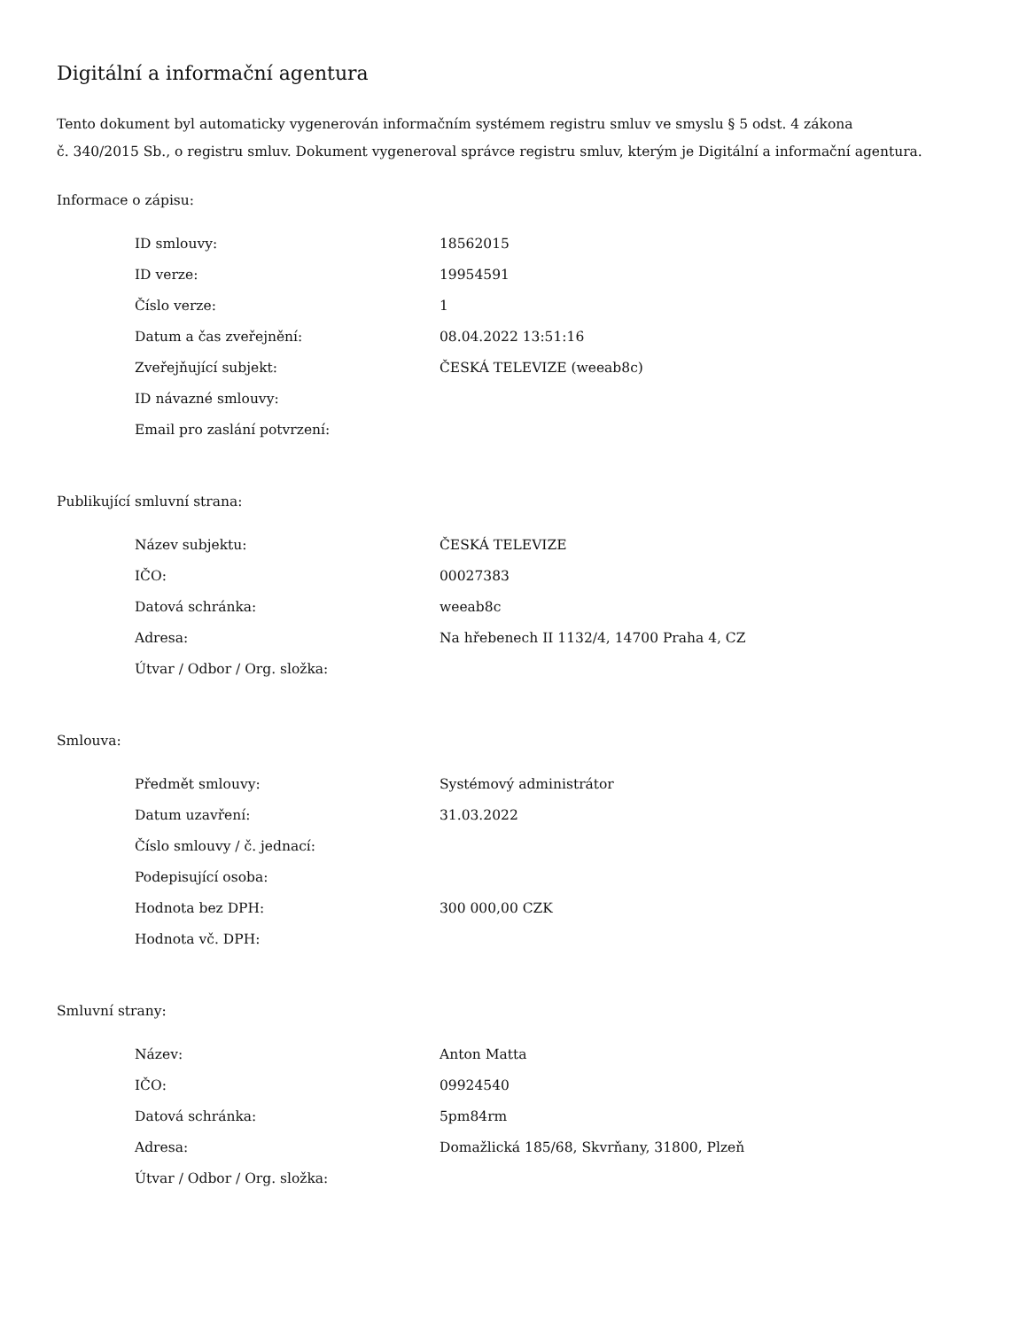Digitální a informační agentura
Tento dokument byl automaticky vygenerován informačním systémem registru smluv ve smyslu § 5 odst. 4 zákona
č. 340/2015 Sb., o registru smluv. Dokument vygeneroval správce registru smluv, kterým je Digitální a informační agentura.
Informace o zápisu:
| ID smlouvy: | 18562015 |
| ID verze: | 19954591 |
| Číslo verze: | 1 |
| Datum a čas zveřejnění: | 08.04.2022 13:51:16 |
| Zveřejňující subjekt: | ČESKÁ TELEVIZE (weeab8c) |
| ID návazné smlouvy: | |
| Email pro zaslání potvrzení: | |
Publikující smluvní strana:
| Název subjektu: | ČESKÁ TELEVIZE |
| IČO: | 00027383 |
| Datová schránka: | weeab8c |
| Adresa: | Na hřebenech II 1132/4, 14700 Praha 4, CZ |
| Útvar / Odbor / Org. složka: | |
Smlouva:
| Předmět smlouvy: | Systémový administrátor |
| Datum uzavření: | 31.03.2022 |
| Číslo smlouvy / č. jednací: | |
| Podepisující osoba: | |
| Hodnota bez DPH: | 300 000,00 CZK |
| Hodnota vč. DPH: | |
Smluvní strany:
| Název: | Anton Matta |
| IČO: | 09924540 |
| Datová schránka: | 5pm84rm |
| Adresa: | Domažlická 185/68, Skvrňany, 31800, Plzeň |
| Útvar / Odbor / Org. složka: | |